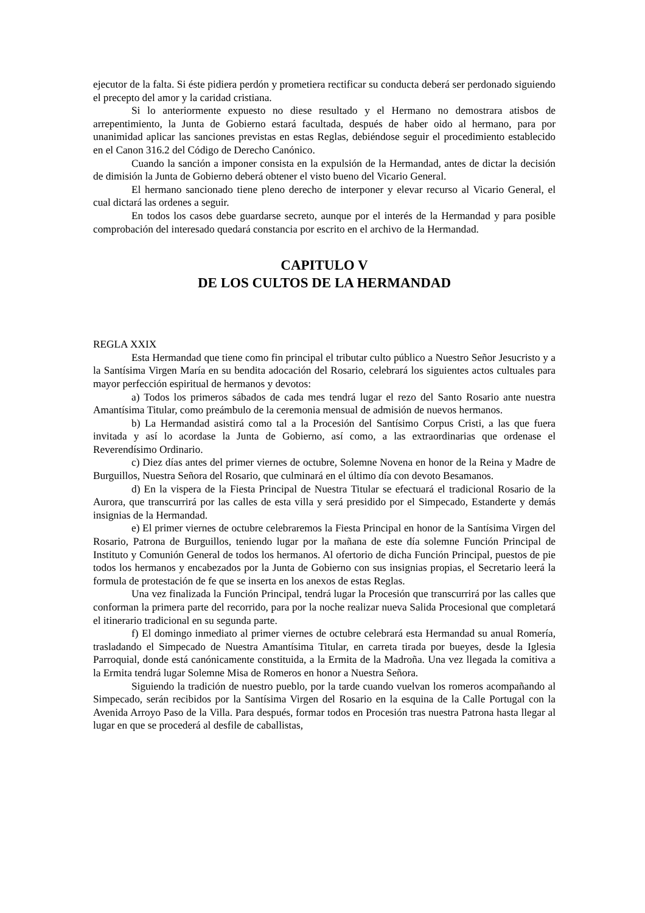ejecutor de la falta. Si éste pidiera perdón y prometiera rectificar su conducta deberá ser perdonado siguiendo el precepto del amor y la caridad cristiana.
Si lo anteriormente expuesto no diese resultado y el Hermano no demostrara atisbos de arrepentimiento, la Junta de Gobierno estará facultada, después de haber oido al hermano, para por unanimidad aplicar las sanciones previstas en estas Reglas, debiéndose seguir el procedimiento establecido en el Canon 316.2 del Código de Derecho Canónico.
Cuando la sanción a imponer consista en la expulsión de la Hermandad, antes de dictar la decisión de dimisión la Junta de Gobierno deberá obtener el visto bueno del Vicario General.
El hermano sancionado tiene pleno derecho de interponer y elevar recurso al Vicario General, el cual dictará las ordenes a seguir.
En todos los casos debe guardarse secreto, aunque por el interés de la Hermandad y para posible comprobación del interesado quedará constancia por escrito en el archivo de la Hermandad.
CAPITULO V
DE LOS CULTOS DE LA HERMANDAD
REGLA XXIX
Esta Hermandad que tiene como fin principal el tributar culto público a Nuestro Señor Jesucristo y a la Santísima Virgen María en su bendita adocación del Rosario, celebrará los siguientes actos cultuales para mayor perfección espiritual de hermanos y devotos:
a) Todos los primeros sábados de cada mes tendrá lugar el rezo del Santo Rosario ante nuestra Amantísima Titular, como preámbulo de la ceremonia mensual de admisión de nuevos hermanos.
b) La Hermandad asistirá como tal a la Procesión del Santísimo Corpus Cristi, a las que fuera invitada y así lo acordase la Junta de Gobierno, así como, a las extraordinarias que ordenase el Reverendísimo Ordinario.
c) Diez días antes del primer viernes de octubre, Solemne Novena en honor de la Reina y Madre de Burguillos, Nuestra Señora del Rosario, que culminará en el último día con devoto Besamanos.
d) En la vispera de la Fiesta Principal de Nuestra Titular se efectuará el tradicional Rosario de la Aurora, que transcurrirá por las calles de esta villa y será presidido por el Simpecado, Estanderte y demás insignias de la Hermandad.
e) El primer viernes de octubre celebraremos la Fiesta Principal en honor de la Santísima Virgen del Rosario, Patrona de Burguillos, teniendo lugar por la mañana de este día solemne Función Principal de Instituto y Comunión General de todos los hermanos. Al ofertorio de dicha Función Principal, puestos de pie todos los hermanos y encabezados por la Junta de Gobierno con sus insignias propias, el Secretario leerá la formula de protestación de fe que se inserta en los anexos de estas Reglas.
Una vez finalizada la Función Principal, tendrá lugar la Procesión que transcurrirá por las calles que conforman la primera parte del recorrido, para por la noche realizar nueva Salida Procesional que completará el itinerario tradicional en su segunda parte.
f) El domingo inmediato al primer viernes de octubre celebrará esta Hermandad su anual Romería, trasladando el Simpecado de Nuestra Amantísima Titular, en carreta tirada por bueyes, desde la Iglesia Parroquial, donde está canónicamente constituida, a la Ermita de la Madroña. Una vez llegada la comitiva a la Ermita tendrá lugar Solemne Misa de Romeros en honor a Nuestra Señora.
Siguiendo la tradición de nuestro pueblo, por la tarde cuando vuelvan los romeros acompañando al Simpecado, serán recibidos por la Santísima Virgen del Rosario en la esquina de la Calle Portugal con la Avenida Arroyo Paso de la Villa. Para después, formar todos en Procesión tras nuestra Patrona hasta llegar al lugar en que se procederá al desfile de caballistas,